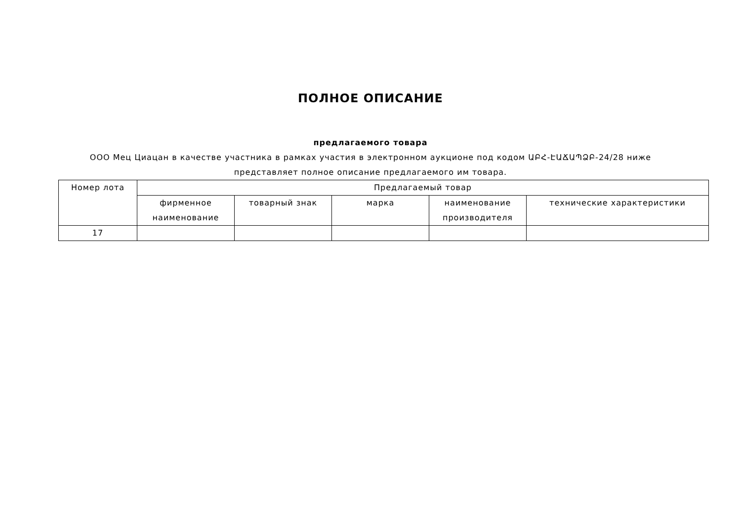ПОЛНОЕ ОПИСАНИЕ
предлагаемого товара
ООО Мец Циацан в качестве участника в рамках участия в электронном аукционе под кодом ԱԲՀ-ԷԱՃԱՊՁԲ-24/28 ниже представляет полное описание предлагаемого им товара.
| Номер лота | Предлагаемый товар | | | | |
| --- | --- | --- | --- | --- | --- |
| | фирменное наименование | товарный знак | марка | наименование производителя | технические характеристики |
| 17 | | | | | |